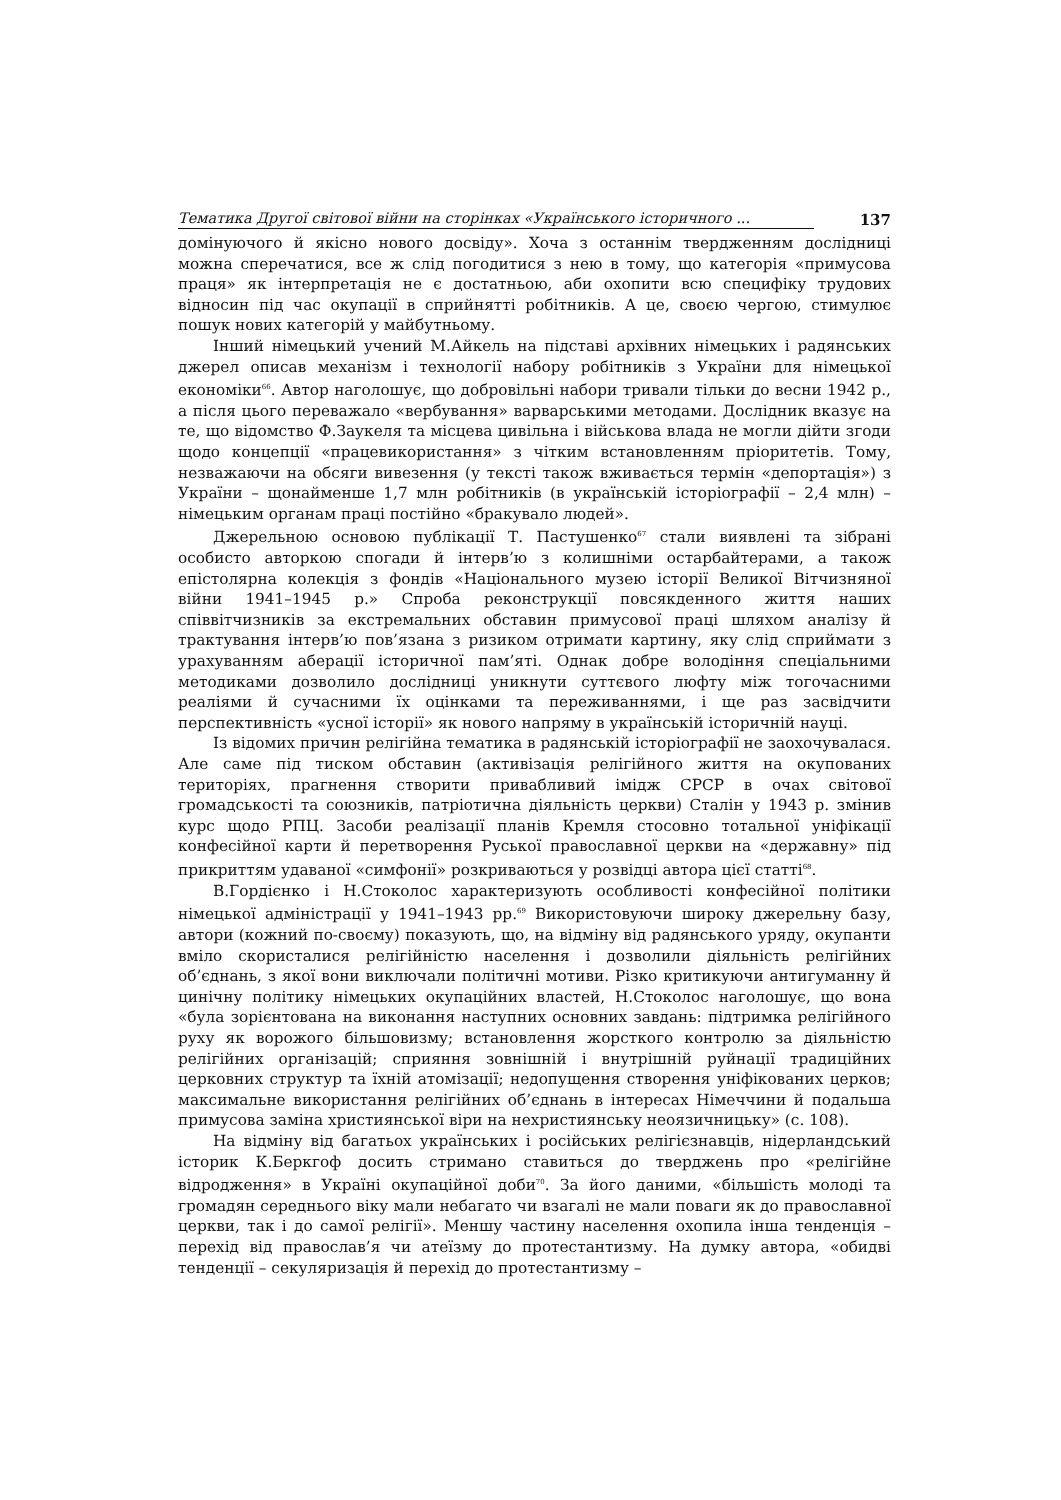Тематика Другої світової війни на сторінках «Українського історичного ... 137
домінуючого й якісно нового досвіду». Хоча з останнім твердженням дослідниці можна сперечатися, все ж слід погодитися з нею в тому, що категорія «примусова праця» як інтерпретація не є достатньою, аби охопити всю специфіку трудових відносин під час окупації в сприйнятті робітників. А це, своєю чергою, стимулює пошук нових категорій у майбутньому.
Інший німецький учений М.Айкель на підставі архівних німецьких і радянських джерел описав механізм і технології набору робітників з України для німецької економіки<sup>66</sup>. Автор наголошує, що добровільні набори тривали тільки до весни 1942 р., а після цього переважало «вербування» варварськими методами. Дослідник вказує на те, що відомство Ф.Заукеля та місцева цивільна і військова влада не могли дійти згоди щодо концепції «працевикористання» з чітким встановленням пріоритетів. Тому, незважаючи на обсяги вивезення (у тексті також вживається термін «депортація») з України – щонайменше 1,7 млн робітників (в українській історіографії – 2,4 млн) – німецьким органам праці постійно «бракувало людей».
Джерельною основою публікації Т. Пастушенко<sup>67</sup> стали виявлені та зібрані особисто авторкою спогади й інтерв’ю з колишніми остарбайтерами, а також епістолярна колекція з фондів «Національного музею історії Великої Вітчизняної війни 1941–1945 р.» Спроба реконструкції повсякденного життя наших співвітчизників за екстремальних обставин примусової праці шляхом аналізу й трактування інтерв’ю пов’язана з ризиком отримати картину, яку слід сприймати з урахуванням аберації історичної пам’яті. Однак добре володіння спеціальними методиками дозволило дослідниці уникнути суттєвого люфту між тогочасними реаліями й сучасними їх оцінками та переживаннями, і ще раз засвідчити перспективність «усної історії» як нового напряму в українській історичній науці.
Із відомих причин релігійна тематика в радянській історіографії не заохочувалася. Але саме під тиском обставин (активізація релігійного життя на окупованих територіях, прагнення створити привабливий імідж СРСР в очах світової громадськості та союзників, патріотична діяльність церкви) Сталін у 1943 р. змінив курс щодо РПЦ. Засоби реалізації планів Кремля стосовно тотальної уніфікації конфесійної карти й перетворення Руської православної церкви на «державну» під прикриттям удаваної «симфонії» розкриваються у розвідці автора цієї статті<sup>68</sup>.
В.Гордієнко і Н.Стоколос характеризують особливості конфесійної політики німецької адміністрації у 1941–1943 рр.<sup>69</sup> Використовуючи широку джерельну базу, автори (кожний по-своєму) показують, що, на відміну від радянського уряду, окупанти вміло скористалися релігійністю населення і дозволили діяльність релігійних об’єднань, з якої вони виключали політичні мотиви. Різко критикуючи антигуманну й цинічну політику німецьких окупаційних властей, Н.Стоколос наголошує, що вона «була зорієнтована на виконання наступних основних завдань: підтримка релігійного руху як ворожого більшовизму; встановлення жорсткого контролю за діяльністю релігійних організацій; сприяння зовнішній і внутрішній руйнації традиційних церковних структур та їхній атомізації; недопущення створення уніфікованих церков; максимальне використання релігійних об’єднань в інтересах Німеччини й подальша примусова заміна християнської віри на нехристиянську неоязичницьку» (с. 108).
На відміну від багатьох українських і російських релігієзнавців, нідерландський історик К.Беркгоф досить стримано ставиться до тверджень про «релігійне відродження» в Україні окупаційної доби<sup>70</sup>. За його даними, «більшість молоді та громадян середнього віку мали небагато чи взагалі не мали поваги як до православної церкви, так і до самої релігії». Меншу частину населення охопила інша тенденція – перехід від православ’я чи атеїзму до протестантизму. На думку автора, «обидві тенденції – секуляризація й перехід до протестантизму –